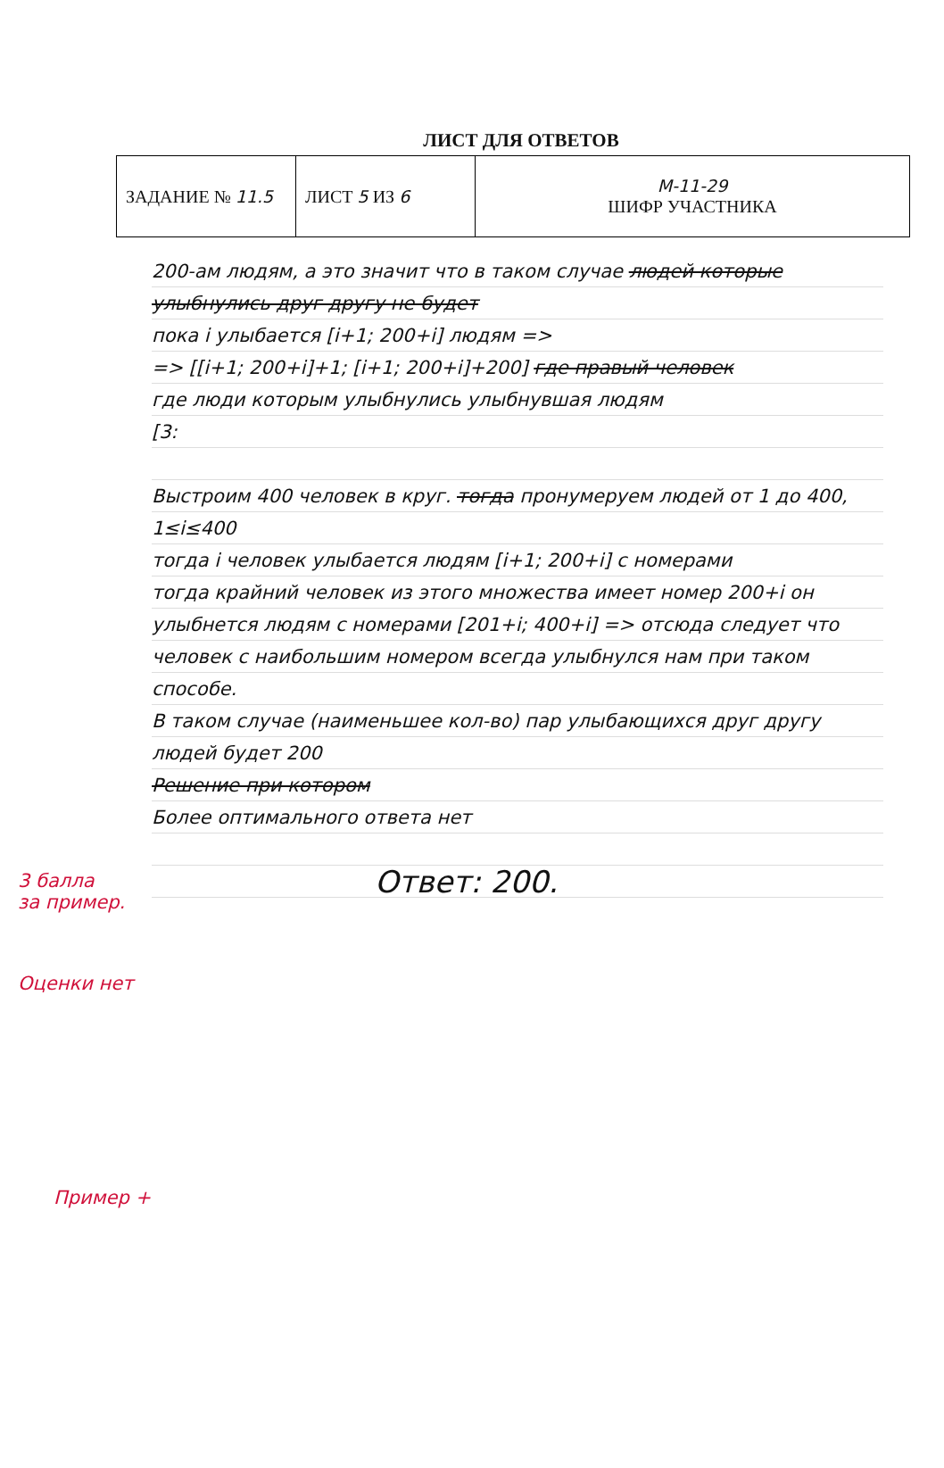ЛИСТ ДЛЯ ОТВЕТОВ
| ЗАДАНИЕ № 11.5 | ЛИСТ 5 ИЗ 6 | М-11-29 ШИФР УЧАСТНИКА |
200-ам людям, а это значит что в таком случае людей которые улыбнулись друг другу не будет
пока i улыбается [i+1; 200+i] людям =>
=> [[i+1; 200+i]+1; [i+1; 200+i]+200] где правый человек
где люди которым улыбнулись улыбнувшая людям
[3:
Выстроим 400 человек в круг. тогда пронумеруем людей от 1 до 400, 1≤i≤400
тогда i человек улыбается людям [i+1; 200+i] с номерами
тогда крайний человек из этого множества имеет номер 200+i он улыбнется людям с номерами [201+i; 400+i] => отсюда следует что
человек с наибольшим номером всегда улыбнулся нам при таком способе.
В таком случае (наименьшее кол-во) пар улыбающихся друг другу людей будет 200
Решение при котором
Более оптимального ответа нет
Ответ: 200.
3 балла
за пример.
Оценки нет
Пример +